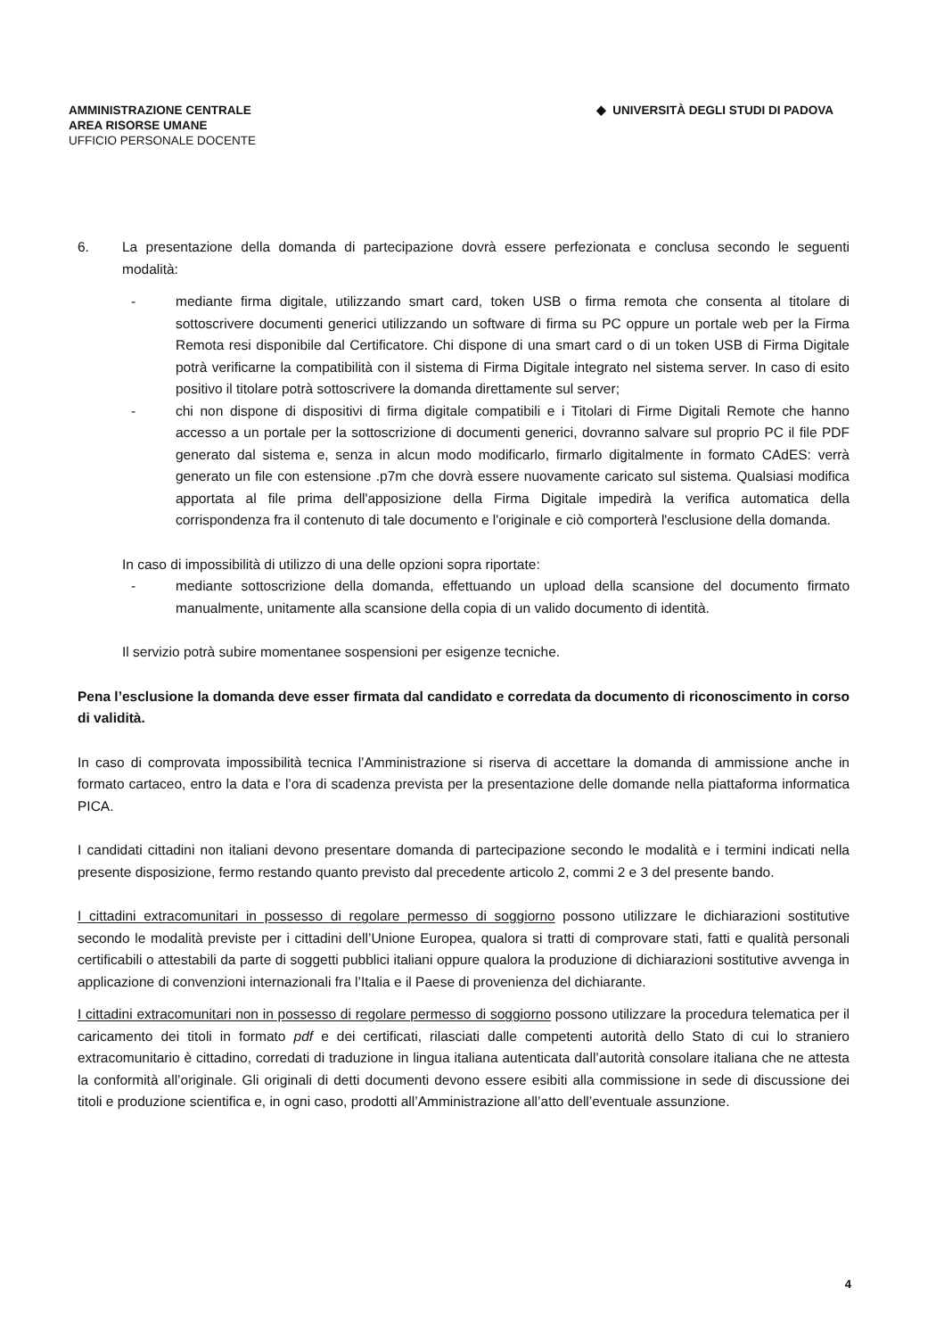AMMINISTRAZIONE CENTRALE
AREA RISORSE UMANE
UFFICIO PERSONALE DOCENTE
◆ UNIVERSITÀ DEGLI STUDI DI PADOVA
6. La presentazione della domanda di partecipazione dovrà essere perfezionata e conclusa secondo le seguenti modalità:
- mediante firma digitale, utilizzando smart card, token USB o firma remota che consenta al titolare di sottoscrivere documenti generici utilizzando un software di firma su PC oppure un portale web per la Firma Remota resi disponibile dal Certificatore. Chi dispone di una smart card o di un token USB di Firma Digitale potrà verificarne la compatibilità con il sistema di Firma Digitale integrato nel sistema server. In caso di esito positivo il titolare potrà sottoscrivere la domanda direttamente sul server;
- chi non dispone di dispositivi di firma digitale compatibili e i Titolari di Firme Digitali Remote che hanno accesso a un portale per la sottoscrizione di documenti generici, dovranno salvare sul proprio PC il file PDF generato dal sistema e, senza in alcun modo modificarlo, firmarlo digitalmente in formato CAdES: verrà generato un file con estensione .p7m che dovrà essere nuovamente caricato sul sistema. Qualsiasi modifica apportata al file prima dell'apposizione della Firma Digitale impedirà la verifica automatica della corrispondenza fra il contenuto di tale documento e l'originale e ciò comporterà l'esclusione della domanda.
In caso di impossibilità di utilizzo di una delle opzioni sopra riportate:
- mediante sottoscrizione della domanda, effettuando un upload della scansione del documento firmato manualmente, unitamente alla scansione della copia di un valido documento di identità.
Il servizio potrà subire momentanee sospensioni per esigenze tecniche.
Pena l’esclusione la domanda deve esser firmata dal candidato e corredata da documento di riconoscimento in corso di validità.
In caso di comprovata impossibilità tecnica l’Amministrazione si riserva di accettare la domanda di ammissione anche in formato cartaceo, entro la data e l’ora di scadenza prevista per la presentazione delle domande nella piattaforma informatica PICA.
I candidati cittadini non italiani devono presentare domanda di partecipazione secondo le modalità e i termini indicati nella presente disposizione, fermo restando quanto previsto dal precedente articolo 2, commi 2 e 3 del presente bando.
I cittadini extracomunitari in possesso di regolare permesso di soggiorno possono utilizzare le dichiarazioni sostitutive secondo le modalità previste per i cittadini dell’Unione Europea, qualora si tratti di comprovare stati, fatti e qualità personali certificabili o attestabili da parte di soggetti pubblici italiani oppure qualora la produzione di dichiarazioni sostitutive avvenga in applicazione di convenzioni internazionali fra l’Italia e il Paese di provenienza del dichiarante.
I cittadini extracomunitari non in possesso di regolare permesso di soggiorno possono utilizzare la procedura telematica per il caricamento dei titoli in formato pdf e dei certificati, rilasciati dalle competenti autorità dello Stato di cui lo straniero extracomunitario è cittadino, corredati di traduzione in lingua italiana autenticata dall’autorità consolare italiana che ne attesta la conformità all’originale. Gli originali di detti documenti devono essere esibiti alla commissione in sede di discussione dei titoli e produzione scientifica e, in ogni caso, prodotti all’Amministrazione all’atto dell’eventuale assunzione.
4